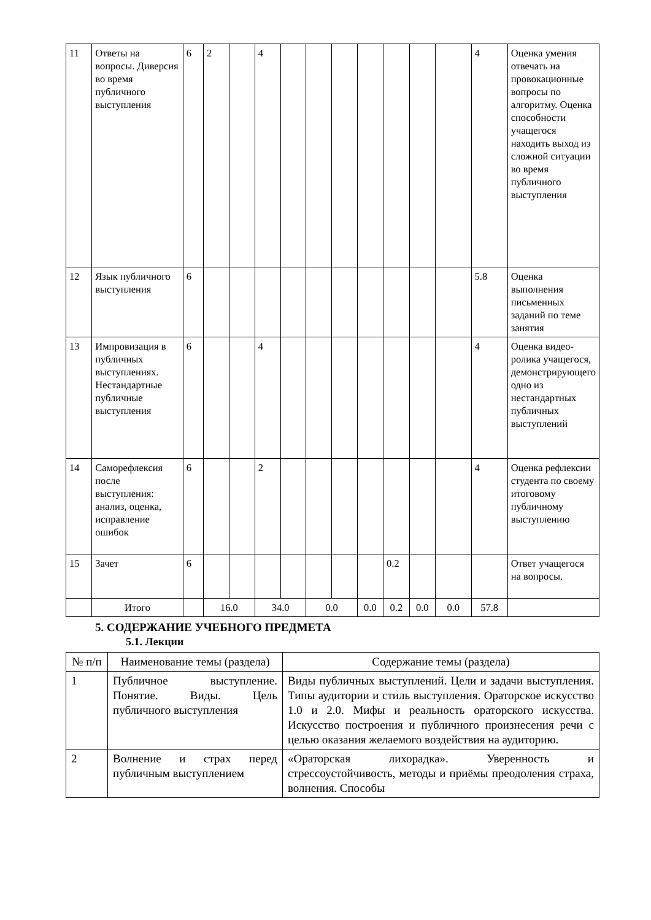| 11 | Ответы на вопросы. Диверсия во время публичного выступления | 6 | 2 | | 4 | | | | | | | | 4 | Оценка умения отвечать на провокационные вопросы по алгоритму. Оценка способности учащегося находить выход из сложной ситуации во время публичного выступления |
| 12 | Язык публичного выступления | 6 | | | | | | | | | | | 5.8 | Оценка выполнения письменных заданий по теме занятия |
| 13 | Импровизация в публичных выступлениях. Нестандартные публичные выступления | 6 | | | 4 | | | | | | | | 4 | Оценка видео-ролика учащегося, демонстрирующего одно из нестандартных публичных выступлений |
| 14 | Саморефлексия после выступления: анализ, оценка, исправление ошибок | 6 | | | 2 | | | | | | | | 4 | Оценка рефлексии студента по своему итоговому публичному выступлению |
| 15 | Зачет | 6 | | | | | | | | 0.2 | | | | Ответ учащегося на вопросы. |
| | Итого | | 16.0 | | 34.0 | | 0.0 | | 0.0 | 0.2 | 0.0 | 0.0 | 57.8 | |
5. СОДЕРЖАНИЕ УЧЕБНОГО ПРЕДМЕТА
5.1. Лекции
| № п/п | Наименование темы (раздела) | Содержание темы (раздела) |
| --- | --- | --- |
| 1 | Публичное выступление. Понятие. Виды. Цель публичного выступления | Виды публичных выступлений. Цели и задачи выступления. Типы аудитории и стиль выступления. Ораторское искусство 1.0 и 2.0. Мифы и реальность ораторского искусства. Искусство построения и публичного произнесения речи с целью оказания желаемого воздействия на аудиторию. |
| 2 | Волнение и страх перед публичным выступлением | «Ораторская лихорадка». Уверенность и стрессоустойчивость, методы и приёмы преодоления страха, волнения. Способы |